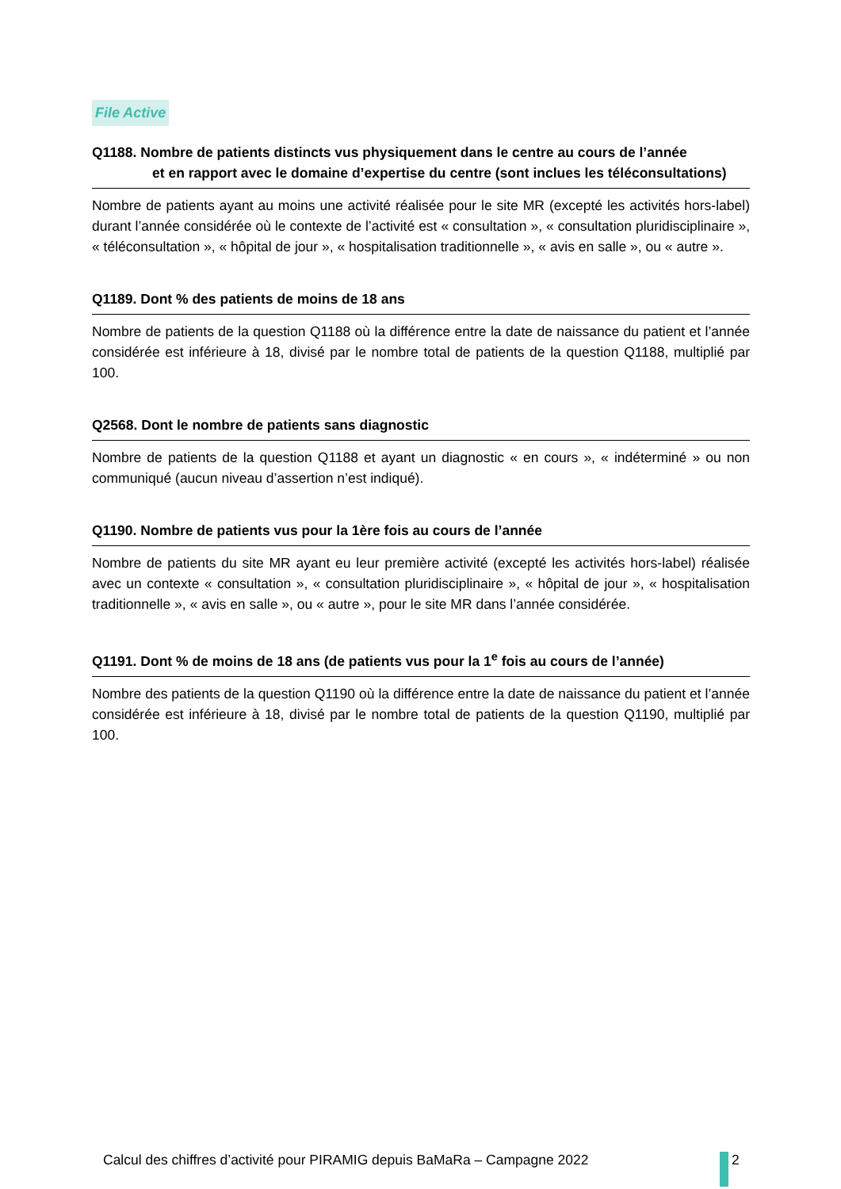File Active
Q1188. Nombre de patients distincts vus physiquement dans le centre au cours de l’année
et en rapport avec le domaine d’expertise du centre (sont inclues les téléconsultations)
Nombre de patients ayant au moins une activité réalisée pour le site MR (excepté les activités hors-label) durant l’année considérée où le contexte de l’activité est « consultation », « consultation pluridisciplinaire », « téléconsultation », « hôpital de jour », « hospitalisation traditionnelle », « avis en salle », ou « autre ».
Q1189. Dont % des patients de moins de 18 ans
Nombre de patients de la question Q1188 où la différence entre la date de naissance du patient et l’année considérée est inférieure à 18, divisé par le nombre total de patients de la question Q1188, multiplié par 100.
Q2568. Dont le nombre de patients sans diagnostic
Nombre de patients de la question Q1188 et ayant un diagnostic « en cours », « indéterminé » ou non communiqué (aucun niveau d’assertion n’est indiqué).
Q1190. Nombre de patients vus pour la 1ère fois au cours de l’année
Nombre de patients du site MR ayant eu leur première activité (excepté les activités hors-label) réalisée avec un contexte « consultation », « consultation pluridisciplinaire », « hôpital de jour », « hospitalisation traditionnelle », « avis en salle », ou « autre », pour le site MR dans l’année considérée.
Q1191. Dont % de moins de 18 ans (de patients vus pour la 1<sup>e</sup> fois au cours de l’année)
Nombre des patients de la question Q1190 où la différence entre la date de naissance du patient et l’année considérée est inférieure à 18, divisé par le nombre total de patients de la question Q1190, multiplié par 100.
Calcul des chiffres d’activité pour PIRAMIG depuis BaMaRa – Campagne 2022
2